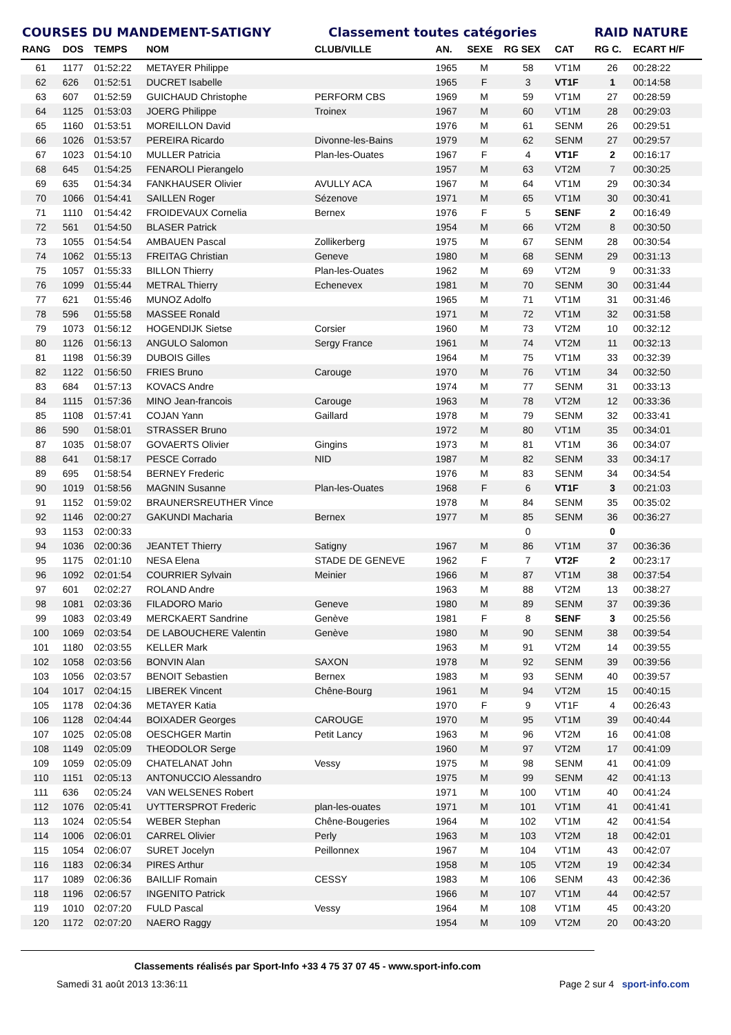COURSES DU MANDEMENT-SATIGNY Classement toutes catégories RAID NATURE
| RANG | DOS | TEMPS | NOM | CLUB/VILLE | AN. | SEXE | RG SEX | CAT | RG C. | ECART H/F |
| --- | --- | --- | --- | --- | --- | --- | --- | --- | --- | --- |
| 61 | 1177 | 01:52:22 | METAYER Philippe | | 1965 | M | 58 | VT1M | 26 | 00:28:22 |
| 62 | 626 | 01:52:51 | DUCRET Isabelle | | 1965 | F | 3 | VT1F | 1 | 00:14:58 |
| 63 | 607 | 01:52:59 | GUICHAUD Christophe | PERFORM CBS | 1969 | M | 59 | VT1M | 27 | 00:28:59 |
| 64 | 1125 | 01:53:03 | JOERG Philippe | Troinex | 1967 | M | 60 | VT1M | 28 | 00:29:03 |
| 65 | 1160 | 01:53:51 | MOREILLON David | | 1976 | M | 61 | SENM | 26 | 00:29:51 |
| 66 | 1026 | 01:53:57 | PEREIRA Ricardo | Divonne-les-Bains | 1979 | M | 62 | SENM | 27 | 00:29:57 |
| 67 | 1023 | 01:54:10 | MULLER Patricia | Plan-les-Ouates | 1967 | F | 4 | VT1F | 2 | 00:16:17 |
| 68 | 645 | 01:54:25 | FENAROLI Pierangelo | | 1957 | M | 63 | VT2M | 7 | 00:30:25 |
| 69 | 635 | 01:54:34 | FANKHAUSER Olivier | AVULLY ACA | 1967 | M | 64 | VT1M | 29 | 00:30:34 |
| 70 | 1066 | 01:54:41 | SAILLEN Roger | Sézenove | 1971 | M | 65 | VT1M | 30 | 00:30:41 |
| 71 | 1110 | 01:54:42 | FROIDEVAUX Cornelia | Bernex | 1976 | F | 5 | SENF | 2 | 00:16:49 |
| 72 | 561 | 01:54:50 | BLASER Patrick | | 1954 | M | 66 | VT2M | 8 | 00:30:50 |
| 73 | 1055 | 01:54:54 | AMBAUEN Pascal | Zollikerberg | 1975 | M | 67 | SENM | 28 | 00:30:54 |
| 74 | 1062 | 01:55:13 | FREITAG Christian | Geneve | 1980 | M | 68 | SENM | 29 | 00:31:13 |
| 75 | 1057 | 01:55:33 | BILLON Thierry | Plan-les-Ouates | 1962 | M | 69 | VT2M | 9 | 00:31:33 |
| 76 | 1099 | 01:55:44 | METRAL Thierry | Echenevex | 1981 | M | 70 | SENM | 30 | 00:31:44 |
| 77 | 621 | 01:55:46 | MUNOZ Adolfo | | 1965 | M | 71 | VT1M | 31 | 00:31:46 |
| 78 | 596 | 01:55:58 | MASSEE Ronald | | 1971 | M | 72 | VT1M | 32 | 00:31:58 |
| 79 | 1073 | 01:56:12 | HOGENDIJK Sietse | Corsier | 1960 | M | 73 | VT2M | 10 | 00:32:12 |
| 80 | 1126 | 01:56:13 | ANGULO Salomon | Sergy France | 1961 | M | 74 | VT2M | 11 | 00:32:13 |
| 81 | 1198 | 01:56:39 | DUBOIS Gilles | | 1964 | M | 75 | VT1M | 33 | 00:32:39 |
| 82 | 1122 | 01:56:50 | FRIES Bruno | Carouge | 1970 | M | 76 | VT1M | 34 | 00:32:50 |
| 83 | 684 | 01:57:13 | KOVACS Andre | | 1974 | M | 77 | SENM | 31 | 00:33:13 |
| 84 | 1115 | 01:57:36 | MINO Jean-francois | Carouge | 1963 | M | 78 | VT2M | 12 | 00:33:36 |
| 85 | 1108 | 01:57:41 | COJAN Yann | Gaillard | 1978 | M | 79 | SENM | 32 | 00:33:41 |
| 86 | 590 | 01:58:01 | STRASSER Bruno | | 1972 | M | 80 | VT1M | 35 | 00:34:01 |
| 87 | 1035 | 01:58:07 | GOVAERTS Olivier | Gingins | 1973 | M | 81 | VT1M | 36 | 00:34:07 |
| 88 | 641 | 01:58:17 | PESCE Corrado | NID | 1987 | M | 82 | SENM | 33 | 00:34:17 |
| 89 | 695 | 01:58:54 | BERNEY Frederic | | 1976 | M | 83 | SENM | 34 | 00:34:54 |
| 90 | 1019 | 01:58:56 | MAGNIN Susanne | Plan-les-Ouates | 1968 | F | 6 | VT1F | 3 | 00:21:03 |
| 91 | 1152 | 01:59:02 | BRAUNERSREUTHER Vince | | 1978 | M | 84 | SENM | 35 | 00:35:02 |
| 92 | 1146 | 02:00:27 | GAKUNDI Macharia | Bernex | 1977 | M | 85 | SENM | 36 | 00:36:27 |
| 93 | 1153 | 02:00:33 | | | | | 0 | | 0 | |
| 94 | 1036 | 02:00:36 | JEANTET Thierry | Satigny | 1967 | M | 86 | VT1M | 37 | 00:36:36 |
| 95 | 1175 | 02:01:10 | NESA Elena | STADE DE GENEVE | 1962 | F | 7 | VT2F | 2 | 00:23:17 |
| 96 | 1092 | 02:01:54 | COURRIER Sylvain | Meinier | 1966 | M | 87 | VT1M | 38 | 00:37:54 |
| 97 | 601 | 02:02:27 | ROLAND Andre | | 1963 | M | 88 | VT2M | 13 | 00:38:27 |
| 98 | 1081 | 02:03:36 | FILADORO Mario | Geneve | 1980 | M | 89 | SENM | 37 | 00:39:36 |
| 99 | 1083 | 02:03:49 | MERCKAERT Sandrine | Genève | 1981 | F | 8 | SENF | 3 | 00:25:56 |
| 100 | 1069 | 02:03:54 | DE LABOUCHERE Valentin | Genève | 1980 | M | 90 | SENM | 38 | 00:39:54 |
| 101 | 1180 | 02:03:55 | KELLER Mark | | 1963 | M | 91 | VT2M | 14 | 00:39:55 |
| 102 | 1058 | 02:03:56 | BONVIN Alan | SAXON | 1978 | M | 92 | SENM | 39 | 00:39:56 |
| 103 | 1056 | 02:03:57 | BENOIT Sebastien | Bernex | 1983 | M | 93 | SENM | 40 | 00:39:57 |
| 104 | 1017 | 02:04:15 | LIBEREK Vincent | Chêne-Bourg | 1961 | M | 94 | VT2M | 15 | 00:40:15 |
| 105 | 1178 | 02:04:36 | METAYER Katia | | 1970 | F | 9 | VT1F | 4 | 00:26:43 |
| 106 | 1128 | 02:04:44 | BOIXADER Georges | CAROUGE | 1970 | M | 95 | VT1M | 39 | 00:40:44 |
| 107 | 1025 | 02:05:08 | OESCHGER Martin | Petit Lancy | 1963 | M | 96 | VT2M | 16 | 00:41:08 |
| 108 | 1149 | 02:05:09 | THEODOLOR Serge | | 1960 | M | 97 | VT2M | 17 | 00:41:09 |
| 109 | 1059 | 02:05:09 | CHATELANAT John | Vessy | 1975 | M | 98 | SENM | 41 | 00:41:09 |
| 110 | 1151 | 02:05:13 | ANTONUCCIO Alessandro | | 1975 | M | 99 | SENM | 42 | 00:41:13 |
| 111 | 636 | 02:05:24 | VAN WELSENES Robert | | 1971 | M | 100 | VT1M | 40 | 00:41:24 |
| 112 | 1076 | 02:05:41 | UYTTERSPROT Frederic | plan-les-ouates | 1971 | M | 101 | VT1M | 41 | 00:41:41 |
| 113 | 1024 | 02:05:54 | WEBER Stephan | Chêne-Bougeries | 1964 | M | 102 | VT1M | 42 | 00:41:54 |
| 114 | 1006 | 02:06:01 | CARREL Olivier | Perly | 1963 | M | 103 | VT2M | 18 | 00:42:01 |
| 115 | 1054 | 02:06:07 | SURET Jocelyn | Peillonnex | 1967 | M | 104 | VT1M | 43 | 00:42:07 |
| 116 | 1183 | 02:06:34 | PIRES Arthur | | 1958 | M | 105 | VT2M | 19 | 00:42:34 |
| 117 | 1089 | 02:06:36 | BAILLIF Romain | CESSY | 1983 | M | 106 | SENM | 43 | 00:42:36 |
| 118 | 1196 | 02:06:57 | INGENITO Patrick | | 1966 | M | 107 | VT1M | 44 | 00:42:57 |
| 119 | 1010 | 02:07:20 | FULD Pascal | Vessy | 1964 | M | 108 | VT1M | 45 | 00:43:20 |
| 120 | 1172 | 02:07:20 | NAERO Raggy | | 1954 | M | 109 | VT2M | 20 | 00:43:20 |
Classements réalisés par Sport-Info +33 4 75 37 07 45 - www.sport-info.com
Samedi 31 août 2013 13:36:11 Page 2 sur 4 sport-info.com